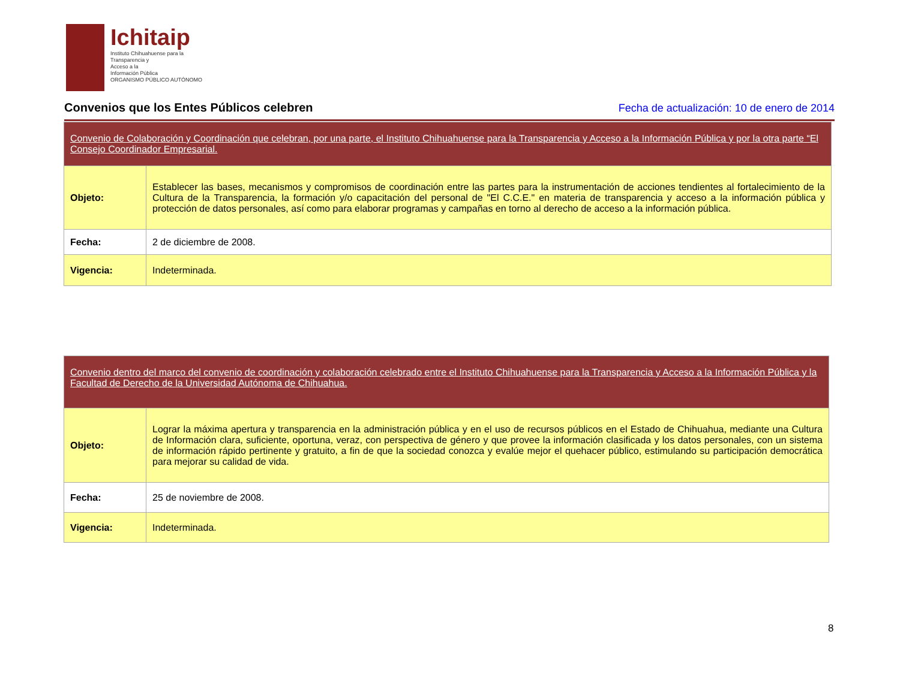Ichitaip
Instituto Chihuahuense para la
Transparencia y
Acceso a la
Información Pública
ORGANISMO PÚBLICO AUTÓNOMO
Convenios que los Entes Públicos celebren
Fecha de actualización: 10 de enero de 2014
| Convenio de Colaboración y Coordinación que celebran, por una parte, el Instituto Chihuahuense para la Transparencia y Acceso a la Información Pública y por la otra parte “El Consejo Coordinador Empresarial. | |
| Objeto: | Establecer las bases, mecanismos y compromisos de coordinación entre las partes para la instrumentación de acciones tendientes al fortalecimiento de la Cultura de la Transparencia, la formación y/o capacitación del personal de "El C.C.E." en materia de transparencia y acceso a la información pública y protección de datos personales, así como para elaborar programas y campañas en torno al derecho de acceso a la información pública. |
| Fecha: | 2 de diciembre de 2008. |
| Vigencia: | Indeterminada. |
| Convenio dentro del marco del convenio de coordinación y colaboración celebrado entre el Instituto Chihuahuense para la Transparencia y Acceso a la Información Pública y la Facultad de Derecho de la Universidad Autónoma de Chihuahua. | |
| Objeto: | Lograr la máxima apertura y transparencia en la administración pública y en el uso de recursos públicos en el Estado de Chihuahua, mediante una Cultura de Información clara, suficiente, oportuna, veraz, con perspectiva de género y que provee la información clasificada y los datos personales, con un sistema de información rápido pertinente y gratuito, a fin de que la sociedad conozca y evalúe mejor el quehacer público, estimulando su participación democrática para mejorar su calidad de vida. |
| Fecha: | 25 de noviembre de 2008. |
| Vigencia: | Indeterminada. |
8